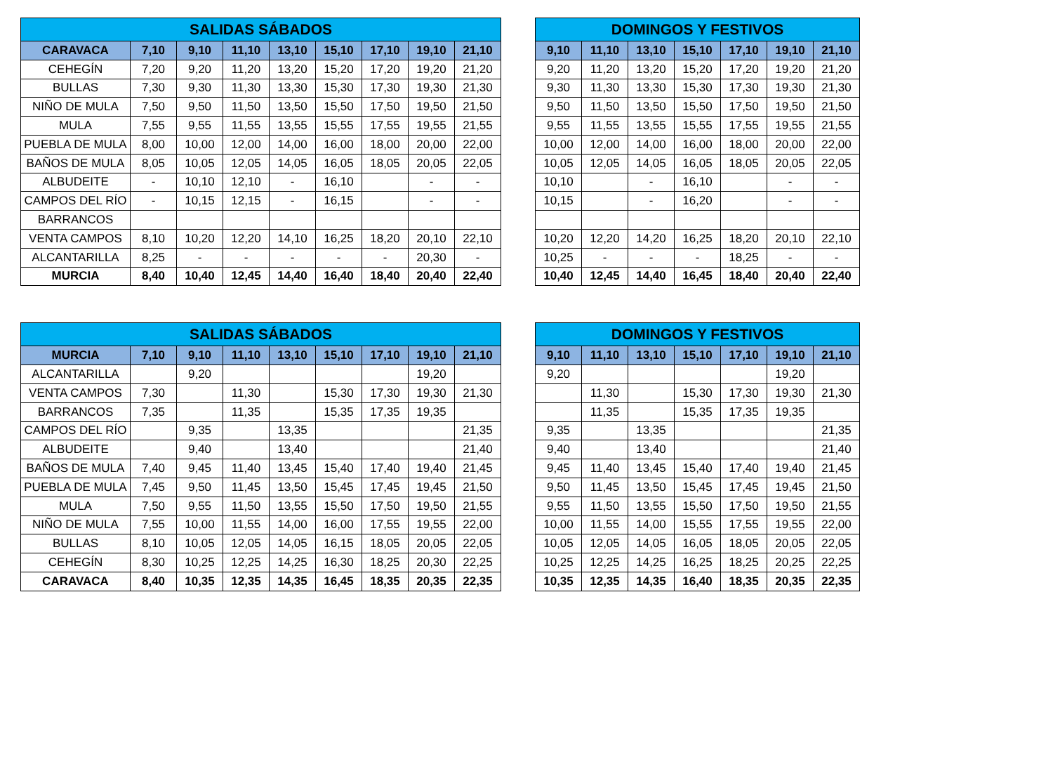| SALIDAS SÁBADOS | | | | | | | | |
| --- | --- | --- | --- | --- | --- | --- | --- | --- |
| CARAVACA | 7,10 | 9,10 | 11,10 | 13,10 | 15,10 | 17,10 | 19,10 | 21,10 |
| CEHEGÍN | 7,20 | 9,20 | 11,20 | 13,20 | 15,20 | 17,20 | 19,20 | 21,20 |
| BULLAS | 7,30 | 9,30 | 11,30 | 13,30 | 15,30 | 17,30 | 19,30 | 21,30 |
| NIÑO DE MULA | 7,50 | 9,50 | 11,50 | 13,50 | 15,50 | 17,50 | 19,50 | 21,50 |
| MULA | 7,55 | 9,55 | 11,55 | 13,55 | 15,55 | 17,55 | 19,55 | 21,55 |
| PUEBLA DE MULA | 8,00 | 10,00 | 12,00 | 14,00 | 16,00 | 18,00 | 20,00 | 22,00 |
| BAÑOS DE MULA | 8,05 | 10,05 | 12,05 | 14,05 | 16,05 | 18,05 | 20,05 | 22,05 |
| ALBUDEITE | - | 10,10 | 12,10 | - | 16,10 | | - | - |
| CAMPOS DEL RÍO | - | 10,15 | 12,15 | - | 16,15 | | - | - |
| BARRANCOS | | | | | | | | |
| VENTA CAMPOS | 8,10 | 10,20 | 12,20 | 14,10 | 16,25 | 18,20 | 20,10 | 22,10 |
| ALCANTARILLA | 8,25 | - | - | - | - | - | 20,30 | - |
| MURCIA | 8,40 | 10,40 | 12,45 | 14,40 | 16,40 | 18,40 | 20,40 | 22,40 |
| DOMINGOS Y FESTIVOS | | | | | | |
| --- | --- | --- | --- | --- | --- | --- |
| 9,10 | 11,10 | 13,10 | 15,10 | 17,10 | 19,10 | 21,10 |
| 9,20 | 11,20 | 13,20 | 15,20 | 17,20 | 19,20 | 21,20 |
| 9,30 | 11,30 | 13,30 | 15,30 | 17,30 | 19,30 | 21,30 |
| 9,50 | 11,50 | 13,50 | 15,50 | 17,50 | 19,50 | 21,50 |
| 9,55 | 11,55 | 13,55 | 15,55 | 17,55 | 19,55 | 21,55 |
| 10,00 | 12,00 | 14,00 | 16,00 | 18,00 | 20,00 | 22,00 |
| 10,05 | 12,05 | 14,05 | 16,05 | 18,05 | 20,05 | 22,05 |
| 10,10 | | - | 16,10 | | - | - |
| 10,15 | | - | 16,20 | | - | - |
| 10,20 | 12,20 | 14,20 | 16,25 | 18,20 | 20,10 | 22,10 |
| 10,25 | - | - | - | 18,25 | - | - |
| 10,40 | 12,45 | 14,40 | 16,45 | 18,40 | 20,40 | 22,40 |
| SALIDAS SÁBADOS | | | | | | | | |
| --- | --- | --- | --- | --- | --- | --- | --- | --- |
| MURCIA | 7,10 | 9,10 | 11,10 | 13,10 | 15,10 | 17,10 | 19,10 | 21,10 |
| ALCANTARILLA | | 9,20 | | | | | 19,20 | |
| VENTA CAMPOS | 7,30 | | 11,30 | | 15,30 | 17,30 | 19,30 | 21,30 |
| BARRANCOS | 7,35 | | 11,35 | | 15,35 | 17,35 | 19,35 | |
| CAMPOS DEL RÍO | | 9,35 | | 13,35 | | | | 21,35 |
| ALBUDEITE | | 9,40 | | 13,40 | | | | 21,40 |
| BAÑOS DE MULA | 7,40 | 9,45 | 11,40 | 13,45 | 15,40 | 17,40 | 19,40 | 21,45 |
| PUEBLA DE MULA | 7,45 | 9,50 | 11,45 | 13,50 | 15,45 | 17,45 | 19,45 | 21,50 |
| MULA | 7,50 | 9,55 | 11,50 | 13,55 | 15,50 | 17,50 | 19,50 | 21,55 |
| NIÑO DE MULA | 7,55 | 10,00 | 11,55 | 14,00 | 16,00 | 17,55 | 19,55 | 22,00 |
| BULLAS | 8,10 | 10,05 | 12,05 | 14,05 | 16,15 | 18,05 | 20,05 | 22,05 |
| CEHEGÍN | 8,30 | 10,25 | 12,25 | 14,25 | 16,30 | 18,25 | 20,30 | 22,25 |
| CARAVACA | 8,40 | 10,35 | 12,35 | 14,35 | 16,45 | 18,35 | 20,35 | 22,35 |
| DOMINGOS Y FESTIVOS | | | | | | |
| --- | --- | --- | --- | --- | --- | --- |
| 9,10 | 11,10 | 13,10 | 15,10 | 17,10 | 19,10 | 21,10 |
| 9,20 | | | | | 19,20 | |
| | 11,30 | | 15,30 | 17,30 | 19,30 | 21,30 |
| | 11,35 | | 15,35 | 17,35 | 19,35 | |
| 9,35 | | 13,35 | | | | 21,35 |
| 9,40 | | 13,40 | | | | 21,40 |
| 9,45 | 11,40 | 13,45 | 15,40 | 17,40 | 19,40 | 21,45 |
| 9,50 | 11,45 | 13,50 | 15,45 | 17,45 | 19,45 | 21,50 |
| 9,55 | 11,50 | 13,55 | 15,50 | 17,50 | 19,50 | 21,55 |
| 10,00 | 11,55 | 14,00 | 15,55 | 17,55 | 19,55 | 22,00 |
| 10,05 | 12,05 | 14,05 | 16,05 | 18,05 | 20,05 | 22,05 |
| 10,25 | 12,25 | 14,25 | 16,25 | 18,25 | 20,25 | 22,25 |
| 10,35 | 12,35 | 14,35 | 16,40 | 18,35 | 20,35 | 22,35 |